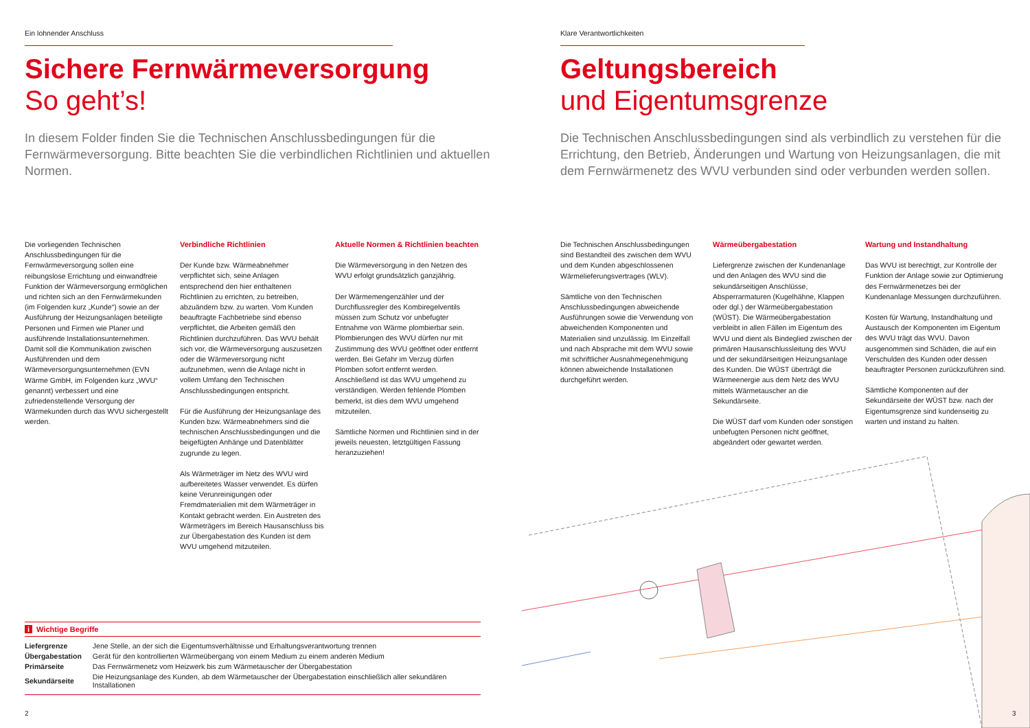Ein lohnender Anschluss
Sichere Fernwärmeversorgung
So geht’s!
In diesem Folder finden Sie die Technischen Anschlussbedingungen für die Fernwärmeversorgung. Bitte beachten Sie die verbindlichen Richtlinien und aktuellen Normen.
Die vorliegenden Technischen Anschlussbedingungen für die Fernwärmeversorgung sollen eine reibungslose Errichtung und einwandfreie Funktion der Wärmeversorgung ermöglichen und richten sich an den Fernwärmekunden (im Folgenden kurz „Kunde“) sowie an der Ausführung der Heizungsanlagen beteiligte Personen und Firmen wie Planer und ausführende Installationsunternehmen. Damit soll die Kommunikation zwischen Ausführenden und dem Wärmeversorgungsunternehmen (EVN Wärme GmbH, im Folgenden kurz „WVU“ genannt) verbessert und eine zufriedenstellende Versorgung der Wärmekunden durch das WVU sichergestellt werden.
Verbindliche Richtlinien
Der Kunde bzw. Wärmeabnehmer verpflichtet sich, seine Anlagen entsprechend den hier enthaltenen Richtlinien zu errichten, zu betreiben, abzuändern bzw. zu warten. Vom Kunden beauftragte Fachbetriebe sind ebenso verpflichtet, die Arbeiten gemäß den Richtlinien durchzuführen. Das WVU behält sich vor, die Wärmeversorgung auszusetzen oder die Wärmeversorgung nicht aufzunehmen, wenn die Anlage nicht in vollem Umfang den Technischen Anschlussbedingungen entspricht.
Für die Ausführung der Heizungsanlage des Kunden bzw. Wärmeabnehmers sind die technischen Anschlussbedingungen und die beigefügten Anhänge und Datenblätter zugrunde zu legen.
Als Wärmeträger im Netz des WVU wird aufbereitetes Wasser verwendet. Es dürfen keine Verunreinigungen oder Fremdmaterialien mit dem Wärmeträger in Kontakt gebracht werden. Ein Austreten des Wärmeträgers im Bereich Hausanschluss bis zur Übergabestation des Kunden ist dem WVU umgehend mitzuteilen.
Aktuelle Normen & Richtlinien beachten
Die Wärmeversorgung in den Netzen des WVU erfolgt grundsätzlich ganzjährig.
Der Wärmemengenzähler und der Durchflussregler des Kombiregelventils müssen zum Schutz vor unbefugter Entnahme von Wärme plombierbar sein. Plombierungen des WVU dürfen nur mit Zustimmung des WVU geöffnet oder entfernt werden. Bei Gefahr im Verzug dürfen Plomben sofort entfernt werden. Anschließend ist das WVU umgehend zu verständigen. Werden fehlende Plomben bemerkt, ist dies dem WVU umgehend mitzuteilen.
Sämtliche Normen und Richtlinien sind in der jeweils neuesten, letztgültigen Fassung heranzuziehen!
i Wichtige Begriffe
| Liefergrenze | Jene Stelle, an der sich die Eigentumsverhältnisse und Erhaltungsverantwortung trennen |
| Übergabestation | Gerät für den kontrollierten Wärmeübergang von einem Medium zu einem anderen Medium |
| Primärseite | Das Fernwärmenetz vom Heizwerk bis zum Wärmetauscher der Übergabestation |
| Sekundärseite | Die Heizungsanlage des Kunden, ab dem Wärmetauscher der Übergabestation einschließlich aller sekundären Installationen |
2
Klare Verantwortlichkeiten
Geltungsbereich
und Eigentumsgrenze
Die Technischen Anschlussbedingungen sind als verbindlich zu verstehen für die Errichtung, den Betrieb, Änderungen und Wartung von Heizungsanlagen, die mit dem Fernwärmenetz des WVU verbunden sind oder verbunden werden sollen.
Die Technischen Anschlussbedingungen sind Bestandteil des zwischen dem WVU und dem Kunden abgeschlossenen Wärmelieferungsvertrages (WLV).
Sämtliche von den Technischen Anschlussbedingungen abweichende Ausführungen sowie die Verwendung von abweichenden Komponenten und Materialien sind unzulässig. Im Einzelfall und nach Absprache mit dem WVU sowie mit schriftlicher Ausnahmegenehmigung können abweichende Installationen durchgeführt werden.
Wärmeübergabestation
Liefergrenze zwischen der Kundenanlage und den Anlagen des WVU sind die sekundärseitigen Anschlüsse, Absperrarmaturen (Kugelhähne, Klappen oder dgl.) der Wärmeübergabestation (WÜST). Die Wärmeübergabestation verbleibt in allen Fällen im Eigentum des WVU und dient als Bindeglied zwischen der primären Hausanschlussleitung des WVU und der sekundärseitigen Heizungsanlage des Kunden. Die WÜST überträgt die Wärmeenergie aus dem Netz des WVU mittels Wärmetauscher an die Sekundärseite.
Die WÜST darf vom Kunden oder sonstigen unbefugten Personen nicht geöffnet, abgeändert oder gewartet werden.
Wartung und Instandhaltung
Das WVU ist berechtigt, zur Kontrolle der Funktion der Anlage sowie zur Optimierung des Fernwärmenetzes bei der Kundenanlage Messungen durchzuführen.
Kosten für Wartung, Instandhaltung und Austausch der Komponenten im Eigentum des WVU trägt das WVU. Davon ausgenommen sind Schäden, die auf ein Verschulden des Kunden oder dessen beauftragter Personen zurückzuführen sind.
Sämtliche Komponenten auf der Sekundärseite der WÜST bzw. nach der Eigentumsgrenze sind kundenseitig zu warten und instand zu halten.
3